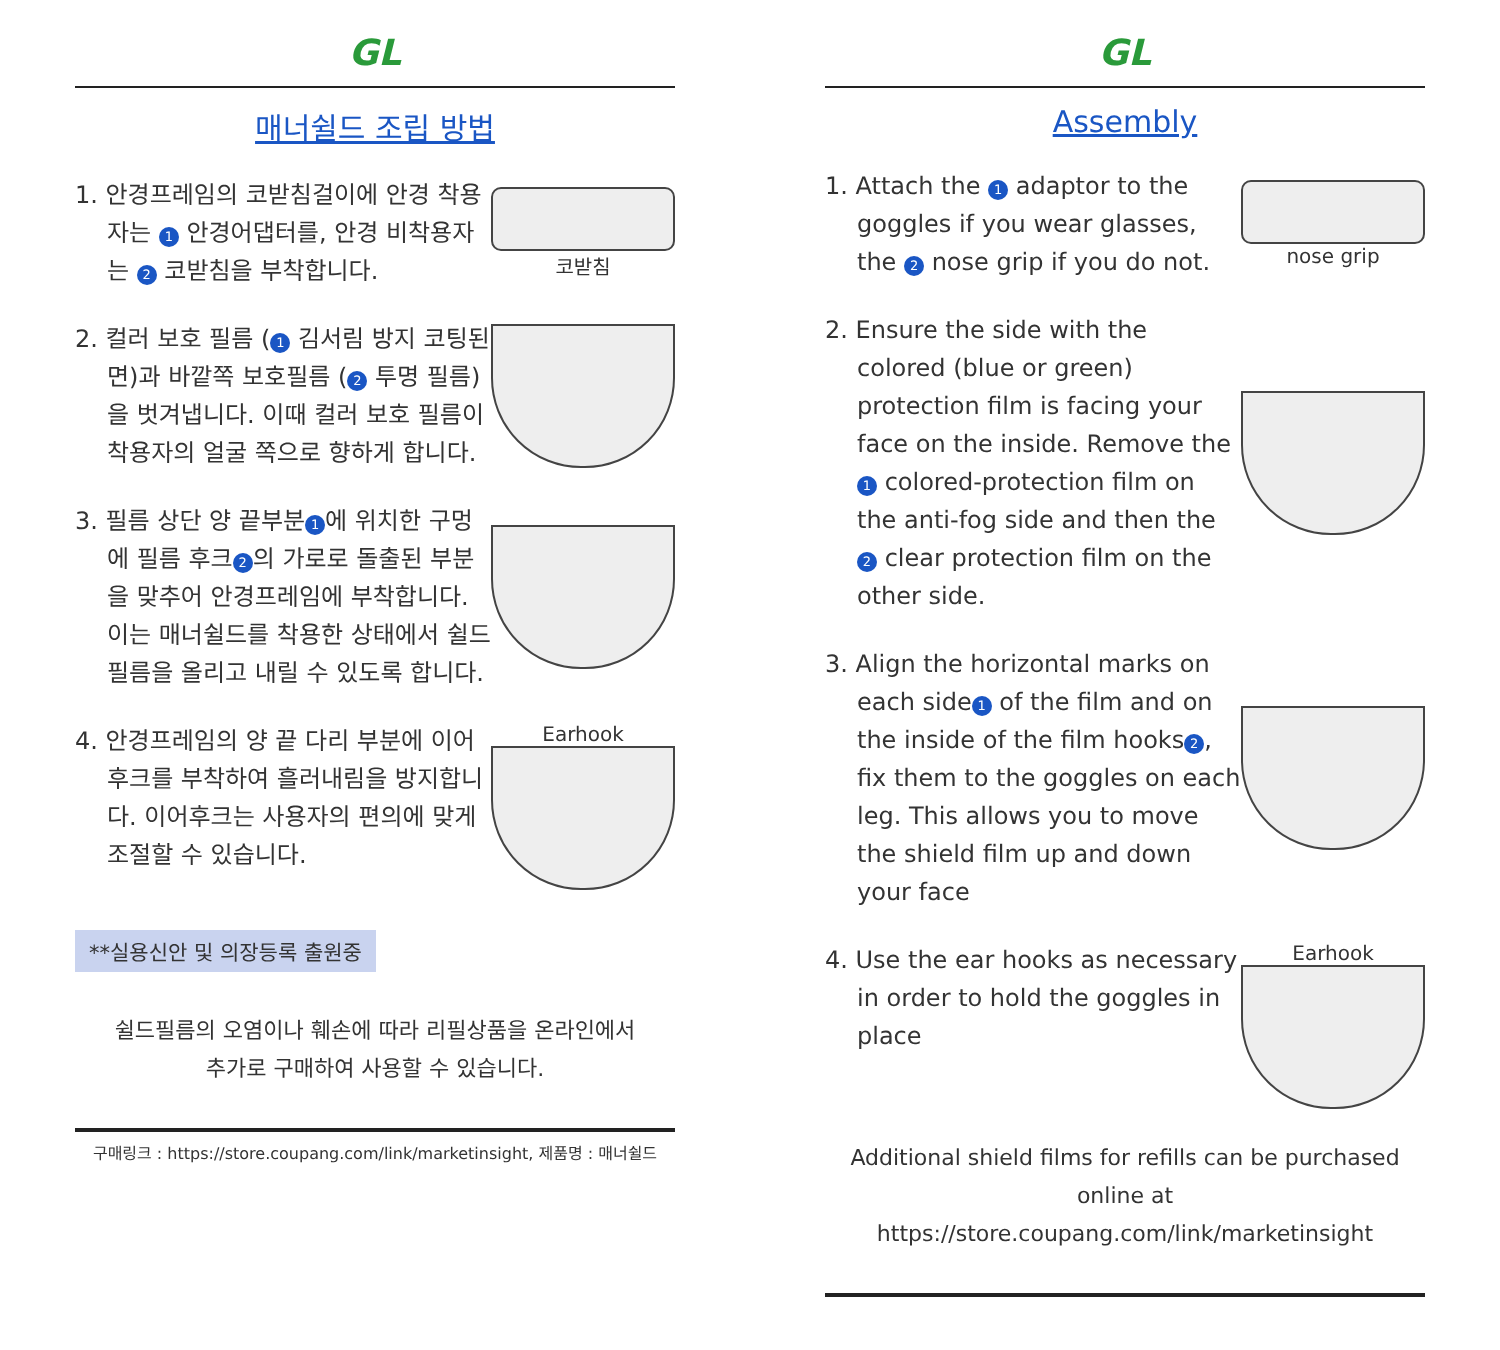GL
매너쉴드 조립 방법
1. 안경프레임의 코받침걸이에 안경 착용자는 1 안경어댑터를, 안경 비착용자는 2 코받침을 부착합니다.
코받침
2. 컬러 보호 필름 (1 김서림 방지 코팅된 면)과 바깥쪽 보호필름 (2 투명 필름)을 벗겨냅니다. 이때 컬러 보호 필름이 착용자의 얼굴 쪽으로 향하게 합니다.
3. 필름 상단 양 끝부분 1 에 위치한 구멍에 필름 후크 2 의 가로로 돌출된 부분을 맞추어 안경프레임에 부착합니다. 이는 매너쉴드를 착용한 상태에서 쉴드필름을 올리고 내릴 수 있도록 합니다.
4. 안경프레임의 양 끝 다리 부분에 이어후크를 부착하여 흘러내림을 방지합니다. 이어후크는 사용자의 편의에 맞게 조절할 수 있습니다.
Earhook
**실용신안 및 의장등록 출원중
쉴드필름의 오염이나 훼손에 따라 리필상품을 온라인에서
추가로 구매하여 사용할 수 있습니다.
구매링크 : https://store.coupang.com/link/marketinsight, 제품명 : 매너쉴드
GL
Assembly
1. Attach the 1 adaptor to the goggles if you wear glasses, the 2 nose grip if you do not.
nose grip
2. Ensure the side with the colored (blue or green) protection film is facing your face on the inside. Remove the 1 colored-protection film on the anti-fog side and then the 2 clear protection film on the other side.
3. Align the horizontal marks on each side 1 of the film and on the inside of the film hooks 2, fix them to the goggles on each leg. This allows you to move the shield film up and down your face
4. Use the ear hooks as necessary in order to hold the goggles in place
Earhook
Additional shield films for refills can be purchased online at
https://store.coupang.com/link/marketinsight